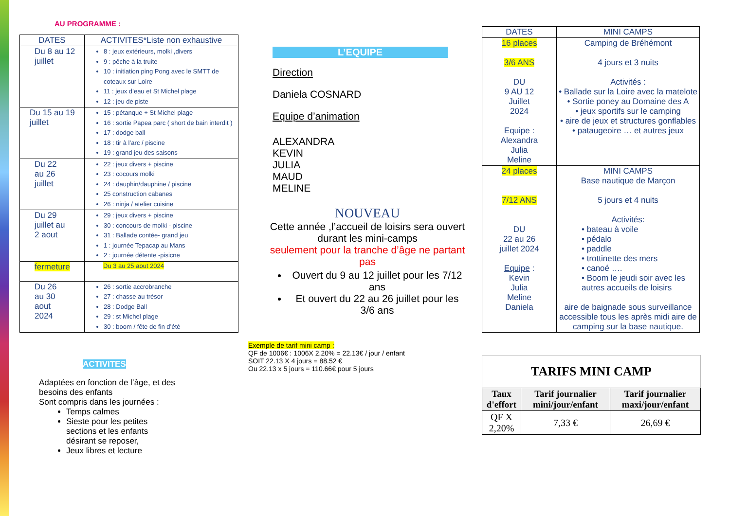AU PROGRAMME :
| DATES | ACTIVITES*Liste non exhaustive |
| --- | --- |
| Du 8 au 12 juillet | 8 : jeux extérieurs, molki ,divers 9 : pêche à la truite 10 : initiation ping Pong avec le SMTT de coteaux sur Loire 11 : jeux d’eau et St Michel plage 12 : jeu de piste |
| Du 15 au 19 juillet | 15 : pétanque + St Michel plage 16 : sortie Papea parc ( short de bain interdit ) 17 : dodge ball 18 : tir à l’arc / piscine 19 : grand jeu des saisons |
| Du 22 au 26 juillet | 22 : jeux divers + piscine 23 : cocours molki 24 : dauphin/dauphine / piscine 25 construction cabanes 26 : ninja / atelier cuisine |
| Du 29 juillet au 2 aout | 29 : jeux divers + piscine 30 : concours de molki - piscine 31 : Ballade contée- grand jeu 1 : journée Tepacap au Mans 2 : journée détente -pisicne |
| fermeture | Du 3 au 25 aout 2024 |
| Du 26 au 30 aout 2024 | 26 : sortie accrobranche 27 : chasse au trésor 28 : Dodge Ball 29 : st Michel plage 30 : boom / fête de fin d’été |
ACTIVITES
Adaptées en fonction de l’âge, et des besoins des enfants
Sont compris dans les journées :
Temps calmes
Sieste pour les petites sections et les enfants désirant se reposer,
Jeux libres et lecture
L’EQUIPE
Direction
Daniela COSNARD
Equipe d’animation
ALEXANDRA
KEVIN
JULIA
MAUD
MELINE
NOUVEAU
Cette année ,l’accueil de loisirs sera ouvert durant les mini-camps
seulement pour la tranche d’âge ne partant pas
Ouvert du 9 au 12 juillet pour les 7/12 ans
Et ouvert du 22 au 26 juillet pour les 3/6 ans
Exemple de tarif mini camp :
QF de 1006€ : 1006X 2.20% = 22.13€ / jour / enfant
SOIT 22.13 X 4 jours = 88.52 €
Ou 22.13 x 5 jours = 110.66€ pour 5 jours
| DATES | MINI CAMPS |
| 16 places 3/6 ANS DU 9 AU 12 Juillet 2024 Equipe : Alexandra Julia Meline | Camping de Bréhémont 4 jours et 3 nuits Activités : • Ballade sur la Loire avec la matelote • Sortie poney au Domaine des A • jeux sportifs sur le camping • aire de jeux et structures gonflables • pataugeoire … et autres jeux |
| 24 places 7/12 ANS DU 22 au 26 juillet 2024 Equipe : Kevin Julia Meline Daniela | MINI CAMPS Base nautique de Marçon 5 jours et 4 nuits Activités: • bateau à voile • pédalo • paddle • trottinette des mers • canoé …. • Boom le jeudi soir avec les autres accueils de loisirs aire de baignade sous surveillance accessible tous les après midi aire de camping sur la base nautique. |
| TARIFS MINI CAMP | | |
| --- | --- | --- |
| Taux d'effort | Tarif journalier mini/jour/enfant | Tarif journalier maxi/jour/enfant |
| QF X 2,20% | 7,33 € | 26,69 € |